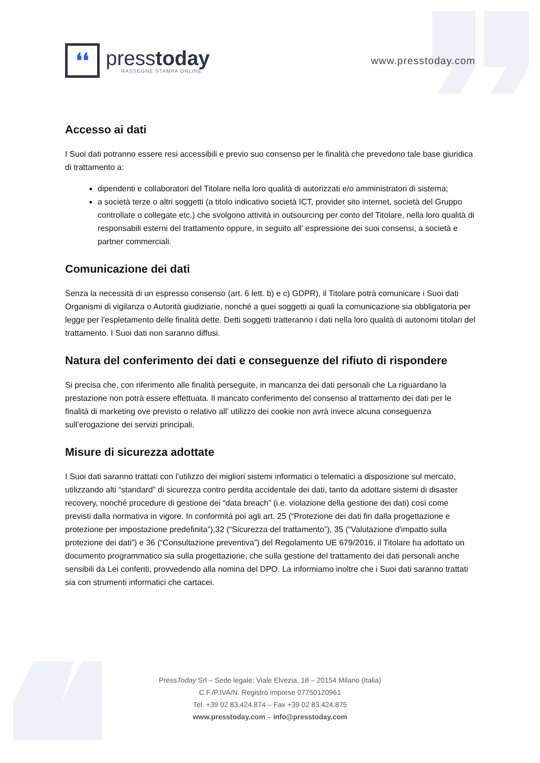❛❛
presstoday
RASSEGNE STAMPA ONLINE
www.presstoday.com
Accesso ai dati
I Suoi dati potranno essere resi accessibili e previo suo consenso per le finalità che prevedono tale base giuridica di trattamento a:
dipendenti e collaboratori del Titolare nella loro qualità di autorizzati e/o amministratori di sistema;
a società terze o altri soggetti (a titolo indicativo società ICT, provider sito internet, società del Gruppo controllate o collegate etc.) che svolgono attività in outsourcing per conto del Titolare, nella loro qualità di responsabili esterni del trattamento oppure, in seguito all’ espressione dei suoi consensi, a società e partner commerciali.
Comunicazione dei dati
Senza la necessità di un espresso consenso (art. 6 lett. b) e c) GDPR), il Titolare potrà comunicare i Suoi dati Organismi di vigilanza o Autorità giudiziarie, nonché a quei soggetti ai quali la comunicazione sia obbligatoria per legge per l’espletamento delle finalità dette. Detti soggetti tratteranno i dati nella loro qualità di autonomi titolari del trattamento. I Suoi dati non saranno diffusi.
Natura del conferimento dei dati e conseguenze del rifiuto di rispondere
Si precisa che, con riferimento alle finalità perseguite, in mancanza dei dati personali che La riguardano la prestazione non potrà essere effettuata. Il mancato conferimento del consenso al trattamento dei dati per le finalità di marketing ove previsto o relativo all’ utilizzo dei cookie non avrà invece alcuna conseguenza sull’erogazione dei servizi principali.
Misure di sicurezza adottate
I Suoi dati saranno trattati con l’utilizzo dei migliori sistemi informatici o telematici a disposizione sul mercato, utilizzando alti “standard” di sicurezza contro perdita accidentale dei dati, tanto da adottare sistemi di disaster recovery, nonché procedure di gestione dei “data breach” (i.e. violazione della gestione dei dati) così come previsti dalla normativa in vigore. In conformità poi agli art. 25 (“Protezione dei dati fin dalla progettazione e protezione per impostazione predefinita”),32 (“Sicurezza del trattamento”), 35 (“Valutazione d'impatto sulla protezione dei dati”) e 36 (“Consultazione preventiva”) del Regolamento UE 679/2016, il Titolare ha adottato un documento programmatico sia sulla progettazione, che sulla gestione del trattamento dei dati personali anche sensibili da Lei conferiti, provvedendo alla nomina del DPO. La informiamo inoltre che i Suoi dati saranno trattati sia con strumenti informatici che cartacei.
PressToday Srl – Sede legale: Viale Elvezia, 18 – 20154 Milano (Italia)
C.F./P.IVA/N. Registro imprese 07750120961
Tel. +39 02 83.424.874 – Fax +39 02 83.424.875
www.presstoday.com – info@presstoday.com